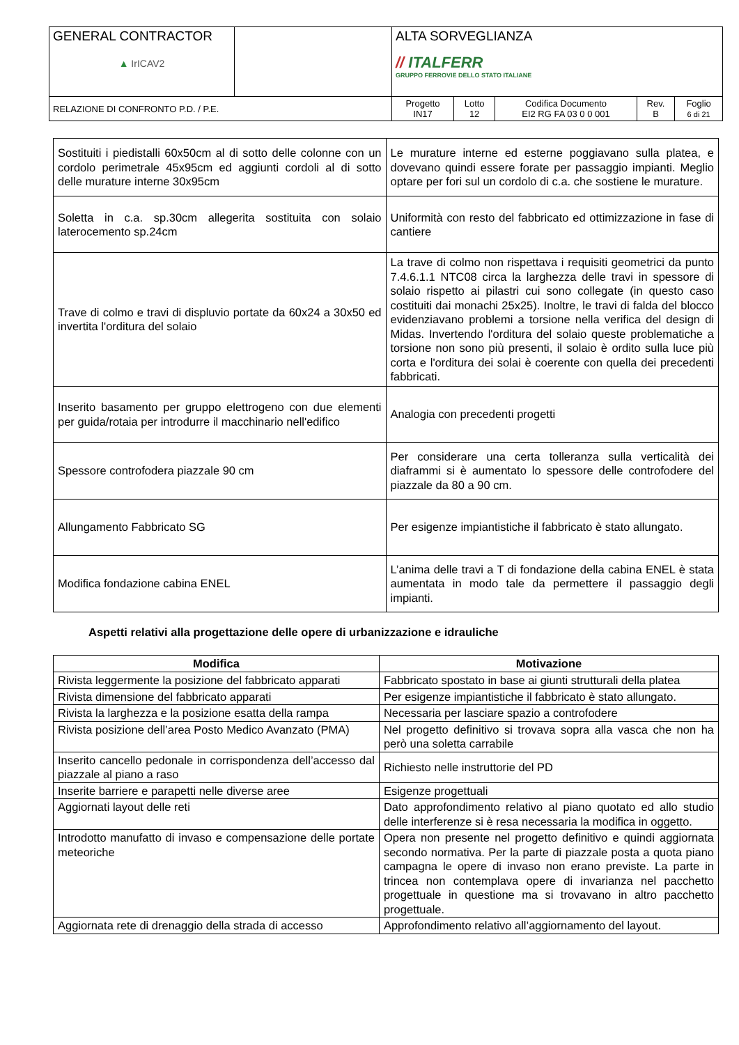| GENERAL CONTRACTOR ▲ IrICAV2 | | ALTA SORVEGLIANZA // ITALFERR GRUPPO FERROVIE DELLO STATO ITALIANE | | | | |
| RELAZIONE DI CONFRONTO P.D. / P.E. | | Progetto IN17 | Lotto 12 | Codifica Documento EI2 RG FA 03 0 0 001 | Rev. B | Foglio 6 di 21 |
| Sostituiti i piedistalli 60x50cm al di sotto delle colonne con un cordolo perimetrale 45x95cm ed aggiunti cordoli al di sotto delle murature interne 30x95cm | Le murature interne ed esterne poggiavano sulla platea, e dovevano quindi essere forate per passaggio impianti. Meglio optare per fori sul un cordolo di c.a. che sostiene le murature. |
| Soletta in c.a. sp.30cm allegerita sostituita con solaio laterocemento sp.24cm | Uniformità con resto del fabbricato ed ottimizzazione in fase di cantiere |
| Trave di colmo e travi di displuvio portate da 60x24 a 30x50 ed invertita l'orditura del solaio | La trave di colmo non rispettava i requisiti geometrici da punto 7.4.6.1.1 NTC08 circa la larghezza delle travi in spessore di solaio rispetto ai pilastri cui sono collegate (in questo caso costituiti dai monachi 25x25). Inoltre, le travi di falda del blocco evidenziavano problemi a torsione nella verifica del design di Midas. Invertendo l'orditura del solaio queste problematiche a torsione non sono più presenti, il solaio è ordito sulla luce più corta e l'orditura dei solai è coerente con quella dei precedenti fabbricati. |
| Inserito basamento per gruppo elettrogeno con due elementi per guida/rotaia per introdurre il macchinario nell'edifico | Analogia con precedenti progetti |
| Spessore controfodera piazzale 90 cm | Per considerare una certa tolleranza sulla verticalità dei diaframmi si è aumentato lo spessore delle controfodere del piazzale da 80 a 90 cm. |
| Allungamento Fabbricato SG | Per esigenze impiantistiche il fabbricato è stato allungato. |
| Modifica fondazione cabina ENEL | L’anima delle travi a T di fondazione della cabina ENEL è stata aumentata in modo tale da permettere il passaggio degli impianti. |
Aspetti relativi alla progettazione delle opere di urbanizzazione e idrauliche
| Modifica | Motivazione |
| --- | --- |
| Rivista leggermente la posizione del fabbricato apparati | Fabbricato spostato in base ai giunti strutturali della platea |
| Rivista dimensione del fabbricato apparati | Per esigenze impiantistiche il fabbricato è stato allungato. |
| Rivista la larghezza e la posizione esatta della rampa | Necessaria per lasciare spazio a controfodere |
| Rivista posizione dell’area Posto Medico Avanzato (PMA) | Nel progetto definitivo si trovava sopra alla vasca che non ha però una soletta carrabile |
| Inserito cancello pedonale in corrispondenza dell’accesso dal piazzale al piano a raso | Richiesto nelle instruttorie del PD |
| Inserite barriere e parapetti nelle diverse aree | Esigenze progettuali |
| Aggiornati layout delle reti | Dato approfondimento relativo al piano quotato ed allo studio delle interferenze si è resa necessaria la modifica in oggetto. |
| Introdotto manufatto di invaso e compensazione delle portate meteoriche | Opera non presente nel progetto definitivo e quindi aggiornata secondo normativa. Per la parte di piazzale posta a quota piano campagna le opere di invaso non erano previste. La parte in trincea non contemplava opere di invarianza nel pacchetto progettuale in questione ma si trovavano in altro pacchetto progettuale. |
| Aggiornata rete di drenaggio della strada di accesso | Approfondimento relativo all’aggiornamento del layout. |